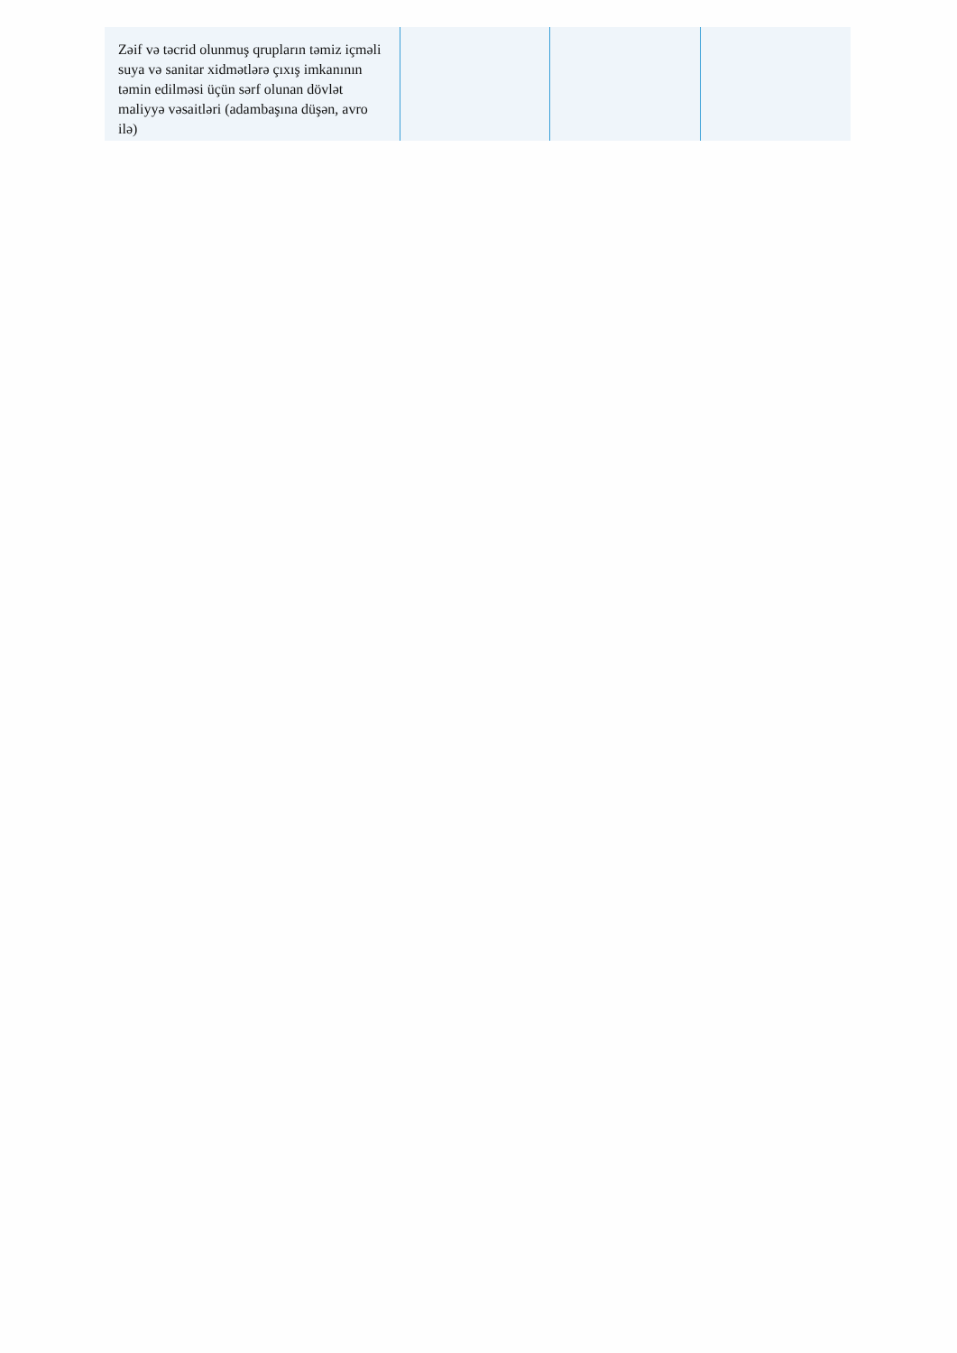| Zəif və təcrid olunmuş qrupların təmiz içməli suya və sanitar xidmətlərə çıxış imkanının təmin edilməsi üçün sərf olunan dövlət maliyyə vəsaitləri (adambaşına düşən, avro ilə) | | | |